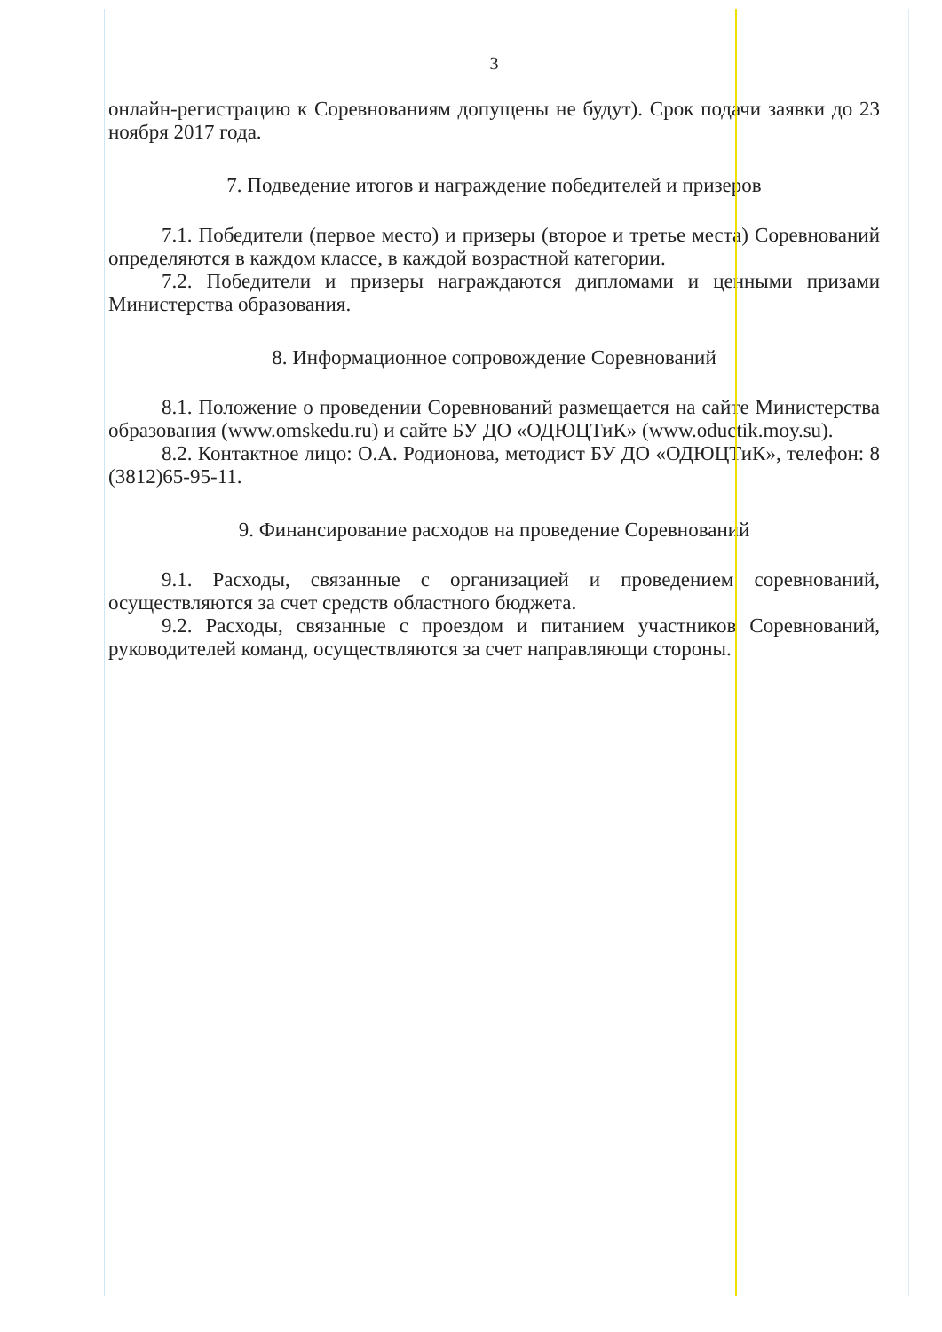3
онлайн-регистрацию к Соревнованиям допущены не будут). Срок подачи заявки до 23 ноября 2017 года.
7. Подведение итогов и награждение победителей и призеров
7.1. Победители (первое место) и призеры (второе и третье места) Соревнований определяются в каждом классе, в каждой возрастной категории.
7.2. Победители и призеры награждаются дипломами и ценными призами Министерства образования.
8. Информационное сопровождение Соревнований
8.1. Положение о проведении Соревнований размещается на сайте Министерства образования (www.omskedu.ru) и сайте БУ ДО «ОДЮЦТиК» (www.oductik.moy.su).
8.2. Контактное лицо: О.А. Родионова, методист БУ ДО «ОДЮЦТиК», телефон: 8 (3812)65-95-11.
9. Финансирование расходов на проведение Соревнований
9.1. Расходы, связанные с организацией и проведением соревнований, осуществляются за счет средств областного бюджета.
9.2. Расходы, связанные с проездом и питанием участников Соревнований, руководителей команд, осуществляются за счет направляющи стороны.